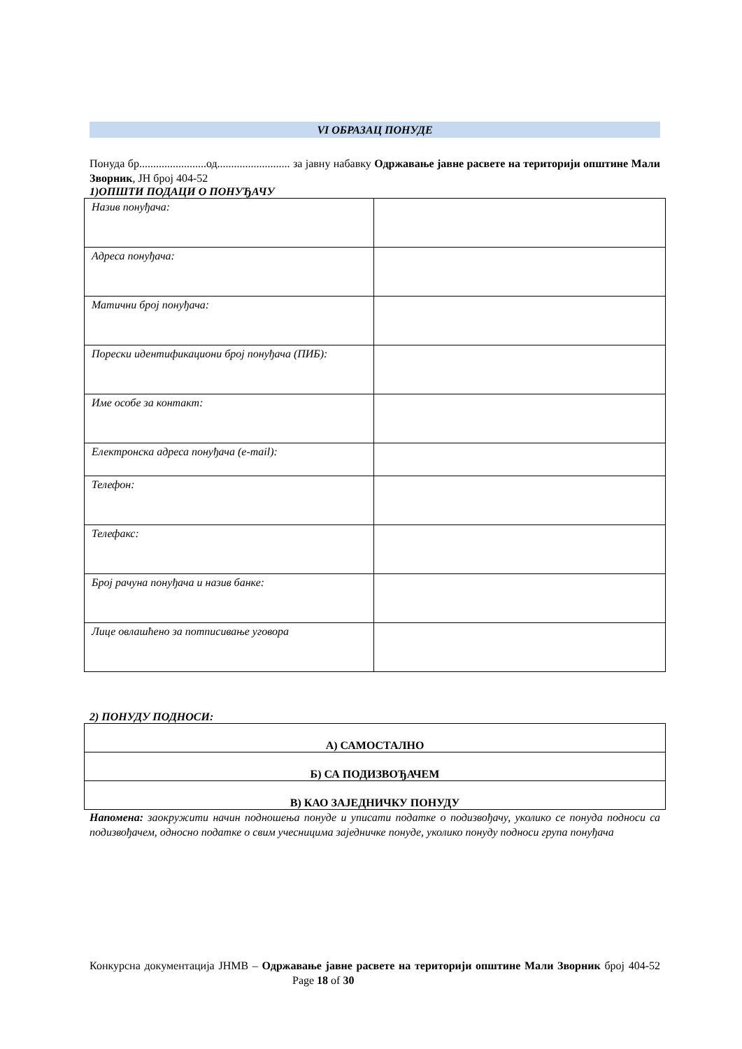VI ОБРАЗАЦ ПОНУДЕ
Понуда бр........................од.......................... за јавну набавку Одржавање јавне расвете на територији општине Мали Зворник, ЈН број 404-52
1)ОПШТИ ПОДАЦИ О ПОНУЂАЧУ
| Назив понуђача: | |
| Адреса понуђача: | |
| Матични број понуђача: | |
| Порески идентификациони број понуђача (ПИБ): | |
| Име особе за контакт: | |
| Електронска адреса понуђача (e-mail): | |
| Телефон: | |
| Телефакс: | |
| Број рачуна понуђача и назив банке: | |
| Лице овлашћено за потписивање уговора | |
2) ПОНУДУ ПОДНОСИ:
| А) САМОСТАЛНО |
| Б) СА ПОДИЗВОЂАЧЕМ |
| В) КАО ЗАЈЕДНИЧКУ ПОНУДУ |
Напомена: заокружити начин подношења понуде и уписати податке о подизвођачу, уколико се понуда подноси са подизвођачем, односно податке о свим учесницима заједничке понуде, уколико понуду подноси група понуђача
Конкурсна документација ЈНМВ – Одржавање јавне расвете на територији општине Мали Зворник број 404-52 Page 18 of 30